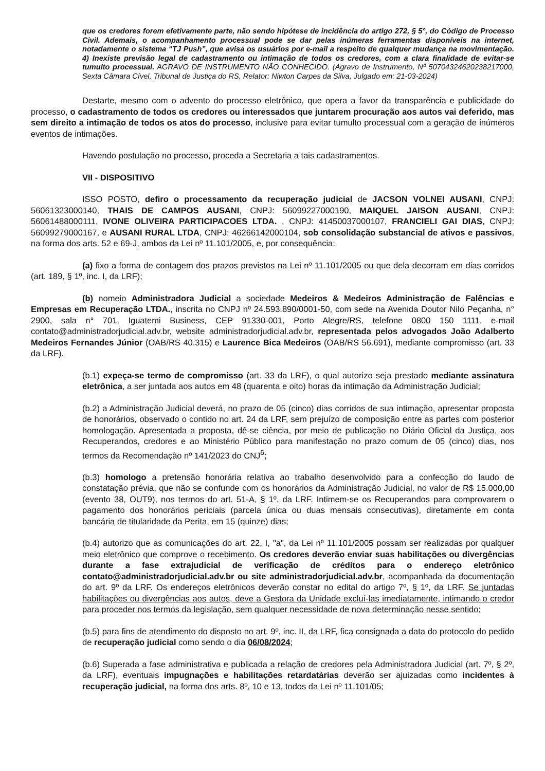que os credores forem efetivamente parte, não sendo hipótese de incidência do artigo 272, § 5°, do Código de Processo Civil. Ademais, o acompanhamento processual pode se dar pelas inúmeras ferramentas disponíveis na internet, notadamente o sistema “TJ Push”, que avisa os usuários por e-mail a respeito de qualquer mudança na movimentação. 4) Inexiste previsão legal de cadastramento ou intimação de todos os credores, com a clara finalidade de evitar-se tumulto processual. AGRAVO DE INSTRUMENTO NÃO CONHECIDO. (Agravo de Instrumento, Nº 50704324620238217000, Sexta Câmara Cível, Tribunal de Justiça do RS, Relator: Niwton Carpes da Silva, Julgado em: 21-03-2024)
Destarte, mesmo com o advento do processo eletrônico, que opera a favor da transparência e publicidade do processo, o cadastramento de todos os credores ou interessados que juntarem procuração aos autos vai deferido, mas sem direito a intimação de todos os atos do processo, inclusive para evitar tumulto processual com a geração de inúmeros eventos de intimações.
Havendo postulação no processo, proceda a Secretaria a tais cadastramentos.
VII - DISPOSITIVO
ISSO POSTO, defiro o processamento da recuperação judicial de JACSON VOLNEI AUSANI, CNPJ: 56061323000140, THAIS DE CAMPOS AUSANI, CNPJ: 56099227000190, MAIQUEL JAISON AUSANI, CNPJ: 56061488000111, IVONE OLIVEIRA PARTICIPACOES LTDA. , CNPJ: 41450037000107, FRANCIELI GAI DIAS, CNPJ: 56099279000167, e AUSANI RURAL LTDA, CNPJ: 46266142000104, sob consolidação substancial de ativos e passivos, na forma dos arts. 52 e 69-J, ambos da Lei nº 11.101/2005, e, por consequência:
(a) fixo a forma de contagem dos prazos previstos na Lei nº 11.101/2005 ou que dela decorram em dias corridos (art. 189, § 1º, inc. I, da LRF);
(b) nomeio Administradora Judicial a sociedade Medeiros & Medeiros Administração de Falências e Empresas em Recuperação LTDA., inscrita no CNPJ nº 24.593.890/0001-50, com sede na Avenida Doutor Nilo Peçanha, n° 2900, sala n° 701, Iguatemi Business, CEP 91330-001, Porto Alegre/RS, telefone 0800 150 1111, e-mail contato@administradorjudicial.adv.br, website administradorjudicial.adv.br, representada pelos advogados João Adalberto Medeiros Fernandes Júnior (OAB/RS 40.315) e Laurence Bica Medeiros (OAB/RS 56.691), mediante compromisso (art. 33 da LRF).
(b.1) expeça-se termo de compromisso (art. 33 da LRF), o qual autorizo seja prestado mediante assinatura eletrônica, a ser juntada aos autos em 48 (quarenta e oito) horas da intimação da Administração Judicial;
(b.2) a Administração Judicial deverá, no prazo de 05 (cinco) dias corridos de sua intimação, apresentar proposta de honorários, observado o contido no art. 24 da LRF, sem prejuízo de composição entre as partes com posterior homologação. Apresentada a proposta, dê-se ciência, por meio de publicação no Diário Oficial da Justiça, aos Recuperandos, credores e ao Ministério Público para manifestação no prazo comum de 05 (cinco) dias, nos termos da Recomendação nº 141/2023 do CNJ<sup>6</sup>;
(b.3) homologo a pretensão honorária relativa ao trabalho desenvolvido para a confecção do laudo de constatação prévia, que não se confunde com os honorários da Administração Judicial, no valor de R$ 15.000,00 (evento 38, OUT9), nos termos do art. 51-A, § 1º, da LRF. Intimem-se os Recuperandos para comprovarem o pagamento dos honorários periciais (parcela única ou duas mensais consecutivas), diretamente em conta bancária de titularidade da Perita, em 15 (quinze) dias;
(b.4) autorizo que as comunicações do art. 22, I, "a", da Lei nº 11.101/2005 possam ser realizadas por qualquer meio eletrônico que comprove o recebimento. Os credores deverão enviar suas habilitações ou divergências durante a fase extrajudicial de verificação de créditos para o endereço eletrônico contato@administradorjudicial.adv.br ou site administradorjudicial.adv.br, acompanhada da documentação do art. 9º da LRF. Os endereços eletrônicos deverão constar no edital do artigo 7º, § 1º, da LRF. Se juntadas habilitações ou divergências aos autos, deve a Gestora da Unidade excluí-las imediatamente, intimando o credor para proceder nos termos da legislação, sem qualquer necessidade de nova determinação nesse sentido;
(b.5) para fins de atendimento do disposto no art. 9º, inc. II, da LRF, fica consignada a data do protocolo do pedido de recuperação judicial como sendo o dia 06/08/2024;
(b.6) Superada a fase administrativa e publicada a relação de credores pela Administradora Judicial (art. 7º, § 2º, da LRF), eventuais impugnações e habilitações retardatárias deverão ser ajuizadas como incidentes à recuperação judicial, na forma dos arts. 8º, 10 e 13, todos da Lei nº 11.101/05;